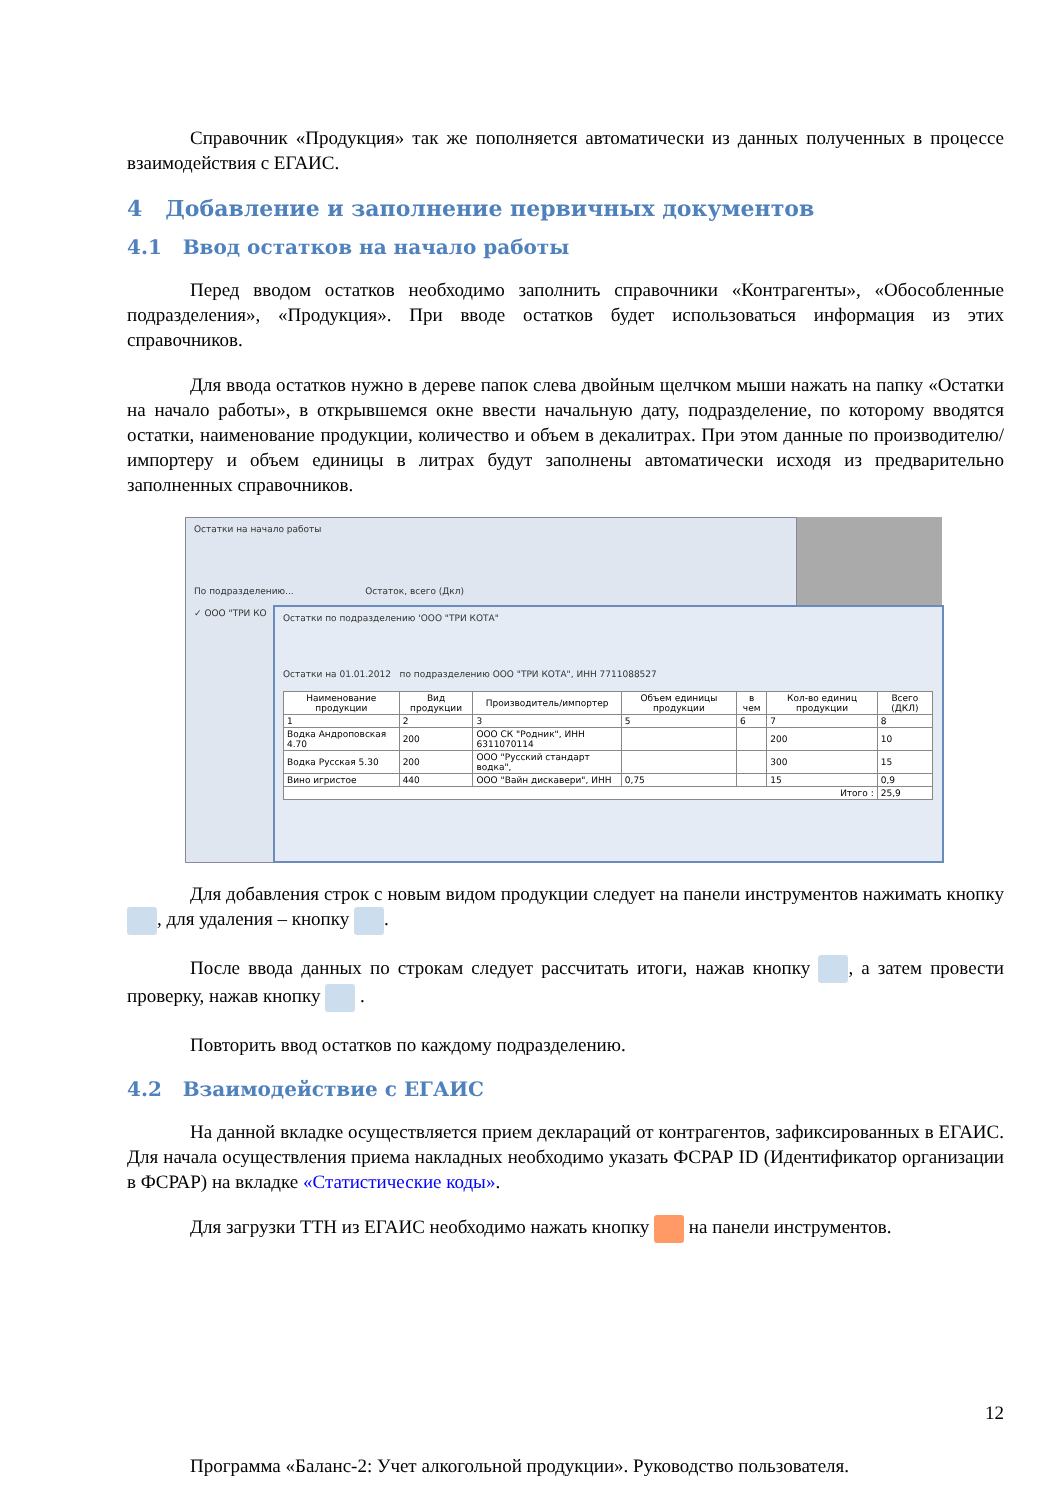Справочник «Продукция» так же пополняется автоматически из данных полученных в процессе взаимодействия с ЕГАИС.
4 Добавление и заполнение первичных документов
4.1 Ввод остатков на начало работы
Перед вводом остатков необходимо заполнить справочники «Контрагенты», «Обособленные подразделения», «Продукция». При вводе остатков будет использоваться информация из этих справочников.
Для ввода остатков нужно в дереве папок слева двойным щелчком мыши нажать на папку «Остатки на начало работы», в открывшемся окне ввести начальную дату, подразделение, по которому вводятся остатки, наименование продукции, количество и объем в декалитрах. При этом данные по производителю/импортеру и объем единицы в литрах будут заполнены автоматически исходя из предварительно заполненных справочников.
Остатки на начало работы
По подразделению... Остаток, всего (Дкл)
✓ ООО "ТРИ КО
Остатки по подразделению 'ООО "ТРИ КОТА"
Остатки на 01.01.2012 по подразделению ООО "ТРИ КОТА", ИНН 7711088527
| Наименование продукции | Вид продукции | Производитель/импортер | Объем единицы продукции | в чем | Кол-во единиц продукции | Всего (ДКЛ) |
| --- | --- | --- | --- | --- | --- | --- |
| 1 | 2 | 3 | 5 | 6 | 7 | 8 |
| Водка Андроповская 4.70 | 200 | ООО СК "Родник", ИНН 6311070114 | | | 200 | 10 |
| Водка Русская 5.30 | 200 | ООО "Русский стандарт водка", | | | 300 | 15 |
| Вино игристое | 440 | ООО "Вайн дискавери", ИНН | 0,75 | | 15 | 0,9 |
| Итого : | | | | | | 25,9 |
Для добавления строк с новым видом продукции следует на панели инструментов нажимать кнопку , для удаления – кнопку .
После ввода данных по строкам следует рассчитать итоги, нажав кнопку , а затем провести проверку, нажав кнопку .
Повторить ввод остатков по каждому подразделению.
4.2 Взаимодействие с ЕГАИС
На данной вкладке осуществляется прием деклараций от контрагентов, зафиксированных в ЕГАИС. Для начала осуществления приема накладных необходимо указать ФСРАР ID (Идентификатор организации в ФСРАР) на вкладке «Статистические коды».
Для загрузки ТТН из ЕГАИС необходимо нажать кнопку на панели инструментов.
12
Программа «Баланс-2: Учет алкогольной продукции». Руководство пользователя.